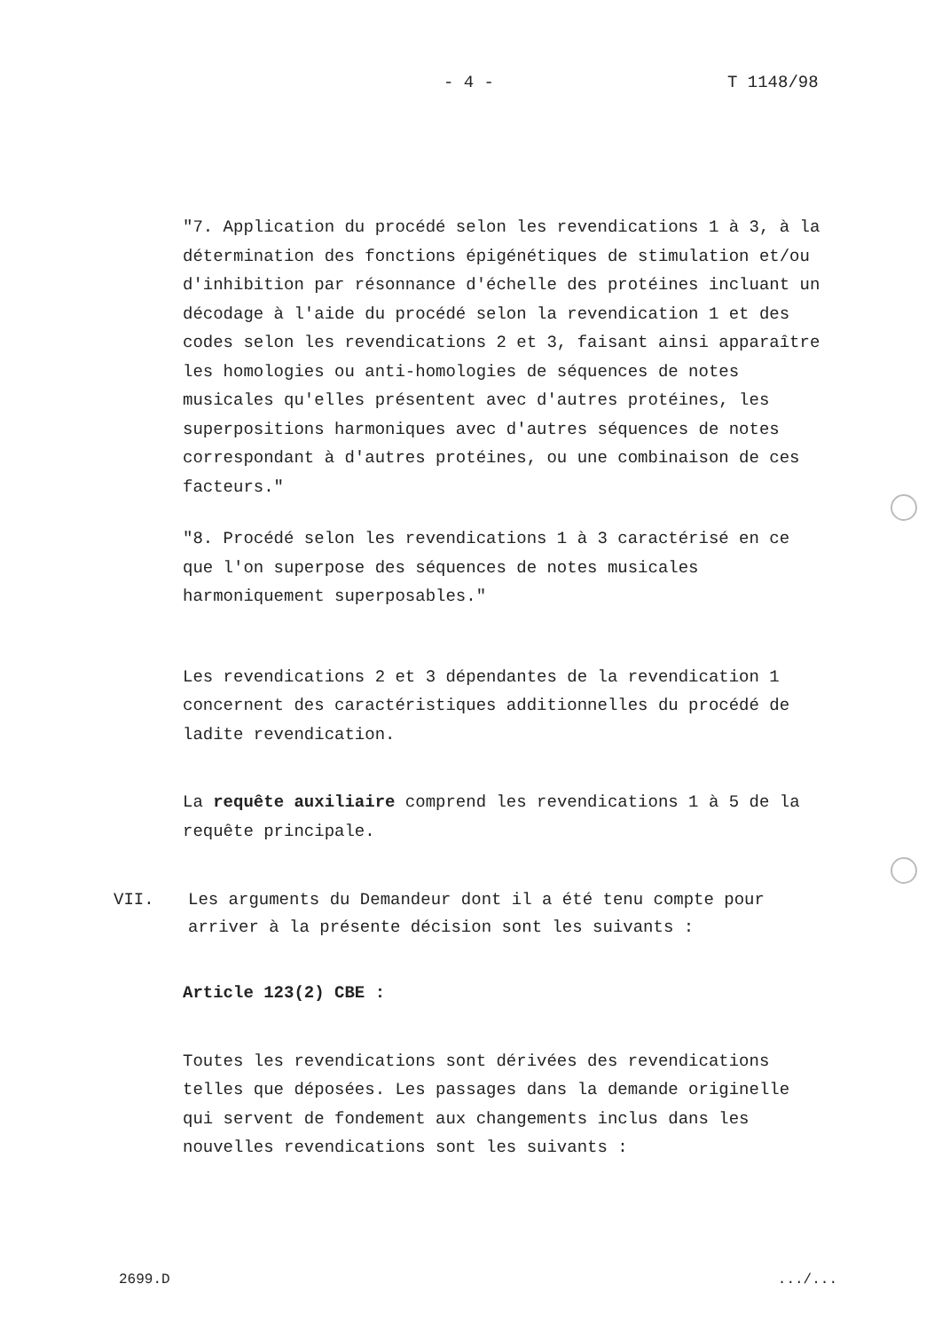- 4 - T 1148/98
"7. Application du procédé selon les revendications 1 à 3, à la détermination des fonctions épigénétiques de stimulation et/ou d'inhibition par résonnance d'échelle des protéines incluant un décodage à l'aide du procédé selon la revendication 1 et des codes selon les revendications 2 et 3, faisant ainsi apparaître les homologies ou anti-homologies de séquences de notes musicales qu'elles présentent avec d'autres protéines, les superpositions harmoniques avec d'autres séquences de notes correspondant à d'autres protéines, ou une combinaison de ces facteurs."
"8. Procédé selon les revendications 1 à 3 caractérisé en ce que l'on superpose des séquences de notes musicales harmoniquement superposables."
Les revendications 2 et 3 dépendantes de la revendication 1 concernent des caractéristiques additionnelles du procédé de ladite revendication.
La requête auxiliaire comprend les revendications 1 à 5 de la requête principale.
VII. Les arguments du Demandeur dont il a été tenu compte pour arriver à la présente décision sont les suivants :
Article 123(2) CBE :
Toutes les revendications sont dérivées des revendications telles que déposées. Les passages dans la demande originelle qui servent de fondement aux changements inclus dans les nouvelles revendications sont les suivants :
2699.D.../...